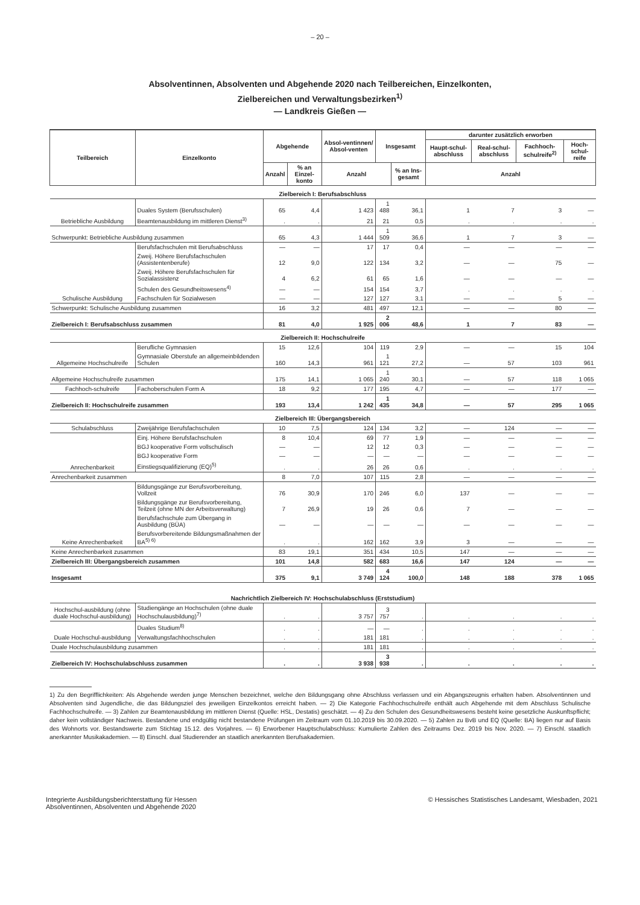– 20 –
Absolventinnen, Absolventen und Abgehende 2020 nach Teilbereichen, Einzelkonten,
Zielbereichen und Verwaltungsbezirken<sup>1)</sup>
— Landkreis Gießen —
| Teilbereich | Einzelkonto | Abgehende | | Absol-ventinnen/ Absol-venten | Insgesamt | | darunter zusätzlich erworben | | | |
| --- | --- | --- | --- | --- | --- | --- | --- | --- | --- | --- |
| | | | | | | | Haupt-schul-abschluss | Real-schul-abschluss | Fachhoch-schulreife<sup>2)</sup> | Hoch-schul-reife |
| | | Anzahl | % an Einzel-konto | Anzahl | | % an Ins-gesamt | Anzahl | | | |
| Zielbereich I: Berufsabschluss | | | | | | | | | | |
| Betriebliche Ausbildung | Duales System (Berufsschulen) | 65 | 4,4 | 1 423 | 1 488 | 36,1 | 1 | 7 | 3 | — |
| | Beamtenausbildung im mittleren Dienst<sup>3)</sup> | . | . | 21 | 21 | 0,5 | . | . | . | . |
| Schwerpunkt: Betriebliche Ausbildung zusammen | | 65 | 4,3 | 1 444 | 1 509 | 36,6 | 1 | 7 | 3 | — |
| Schulische Ausbildung | Berufsfachschulen mit Berufsabschluss | — | — | 17 | 17 | 0,4 | — | — | — | — |
| | Zweij. Höhere Berufsfachschulen (Assistentenberufe) | 12 | 9,0 | 122 | 134 | 3,2 | — | — | 75 | — |
| | Zweij. Höhere Berufsfachschulen für Sozialassistenz | 4 | 6,2 | 61 | 65 | 1,6 | — | — | — | — |
| | Schulen des Gesundheitswesens<sup>4)</sup> | — | — | 154 | 154 | 3,7 | . | . | . | . |
| | Fachschulen für Sozialwesen | — | — | 127 | 127 | 3,1 | — | — | 5 | — |
| Schwerpunkt: Schulische Ausbildung zusammen | | 16 | 3,2 | 481 | 497 | 12,1 | — | — | 80 | — |
| Zielbereich I: Berufsabschluss zusammen | | 81 | 4,0 | 1 925 | 2 006 | 48,6 | 1 | 7 | 83 | — |
| Zielbereich II: Hochschulreife | | | | | | | | | | |
| Allgemeine Hochschulreife | Berufliche Gymnasien | 15 | 12,6 | 104 | 119 | 2,9 | — | — | 15 | 104 |
| | Gymnasiale Oberstufe an allgemeinbildenden Schulen | 160 | 14,3 | 961 | 1 121 | 27,2 | — | 57 | 103 | 961 |
| Allgemeine Hochschulreife zusammen | | 175 | 14,1 | 1 065 | 1 240 | 30,1 | — | 57 | 118 | 1 065 |
| Fachhoch-schulreife | Fachoberschulen Form A | 18 | 9,2 | 177 | 195 | 4,7 | — | — | 177 | — |
| Zielbereich II: Hochschulreife zusammen | | 193 | 13,4 | 1 242 | 1 435 | 34,8 | — | 57 | 295 | 1 065 |
| Zielbereich III: Übergangsbereich | | | | | | | | | | |
| Schulabschluss | Zweijährige Berufsfachschulen | 10 | 7,5 | 124 | 134 | 3,2 | — | 124 | — | — |
| Anrechenbarkeit | Einj. Höhere Berufsfachschulen | 8 | 10,4 | 69 | 77 | 1,9 | — | — | — | — |
| | BGJ kooperative Form vollschulisch | — | — | 12 | 12 | 0,3 | — | — | — | — |
| | BGJ kooperative Form | — | — | — | — | — | — | — | — | — |
| | Einstiegsqualifizierung (EQ)<sup>5)</sup> | . | . | 26 | 26 | 0,6 | . | . | . | . |
| Anrechenbarkeit zusammen | | 8 | 7,0 | 107 | 115 | 2,8 | — | — | — | — |
| Keine Anrechenbarkeit | Bildungsgänge zur Berufsvorbereitung, Vollzeit | 76 | 30,9 | 170 | 246 | 6,0 | 137 | — | — | — |
| | Bildungsgänge zur Berufsvorbereitung, Teilzeit (ohne MN der Arbeitsverwaltung) | 7 | 26,9 | 19 | 26 | 0,6 | 7 | — | — | — |
| | Berufsfachschule zum Übergang in Ausbildung (BÜA) | — | — | — | — | — | — | — | — | — |
| | Berufsvorbereitende Bildungsmaßnahmen der BA<sup>5) 6)</sup> | . | . | 162 | 162 | 3,9 | 3 | — | — | — |
| Keine Anrechenbarkeit zusammen | | 83 | 19,1 | 351 | 434 | 10,5 | 147 | — | — | — |
| Zielbereich III: Übergangsbereich zusammen | | 101 | 14,8 | 582 | 683 | 16,6 | 147 | 124 | — | — |
| Insgesamt | | 375 | 9,1 | 3 749 | 4 124 | 100,0 | 148 | 188 | 378 | 1 065 |
| Nachrichtlich Zielbereich IV: Hochschulabschluss (Erststudium) | | | | | | | | | | |
| Hochschul-ausbildung (ohne duale Hochschul-ausbildung) | Studiengänge an Hochschulen (ohne duale Hochschulausbildung)<sup>7)</sup> | . | . | 3 757 | 3 757 | . | . | . | . | . |
| Duale Hochschul-ausbildung | Duales Studium<sup>8)</sup> | . | . | — | — | . | . | . | . | . |
| | Verwaltungsfachhochschulen | . | . | 181 | 181 | . | . | . | . | . |
| Duale Hochschulausbildung zusammen | | . | . | 181 | 181 | . | . | . | . | . |
| Zielbereich IV: Hochschulabschluss zusammen | | . | . | 3 938 | 3 938 | . | . | . | . | . |
1) Zu den Begrifflichkeiten: Als Abgehende werden junge Menschen bezeichnet, welche den Bildungsgang ohne Abschluss verlassen und ein Abgangszeugnis erhalten haben. Absolventinnen und Absolventen sind Jugendliche, die das Bildungsziel des jeweiligen Einzelkontos erreicht haben. — 2) Die Kategorie Fachhochschulreife enthält auch Abgehende mit dem Abschluss Schulische Fachhochschulreife. — 3) Zahlen zur Beamtenausbildung im mittleren Dienst (Quelle: HSL, Destatis) geschätzt. — 4) Zu den Schulen des Gesundheitswesens besteht keine gesetzliche Auskunftspflicht; daher kein vollständiger Nachweis. Bestandene und endgültig nicht bestandene Prüfungen im Zeitraum vom 01.10.2019 bis 30.09.2020. — 5) Zahlen zu BvB und EQ (Quelle: BA) liegen nur auf Basis des Wohnorts vor. Bestandswerte zum Stichtag 15.12. des Vorjahres. — 6) Erworbener Hauptschulabschluss: Kumulierte Zahlen des Zeitraums Dez. 2019 bis Nov. 2020. — 7) Einschl. staatlich anerkannter Musikakademien. — 8) Einschl. dual Studierender an staatlich anerkannten Berufsakademien.
Integrierte Ausbildungsberichterstattung für Hessen
Absolventinnen, Absolventen und Abgehende 2020
© Hessisches Statistisches Landesamt, Wiesbaden, 2021